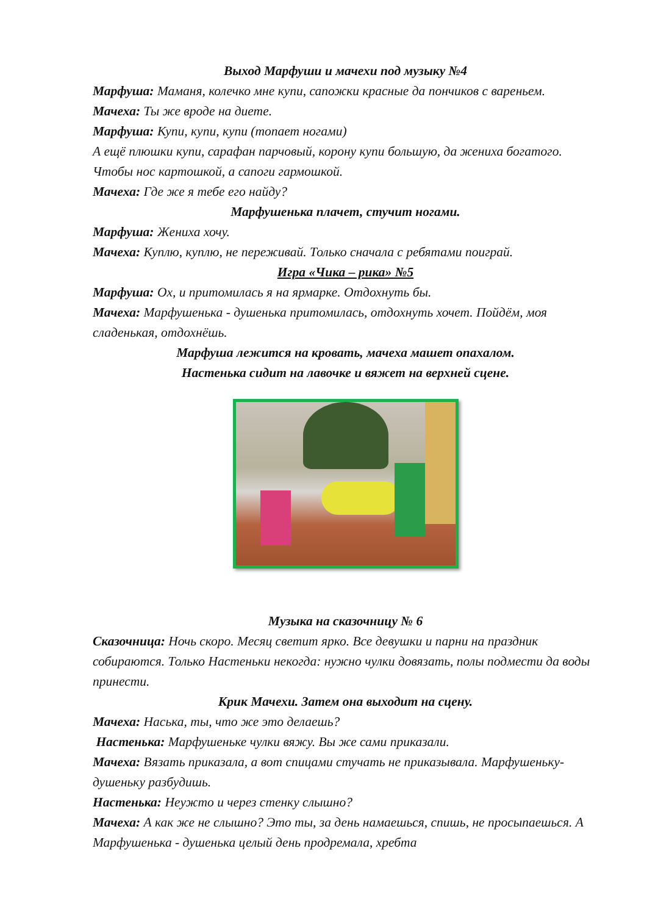Выход Марфуши и мачехи под музыку №4
Марфуша: Маманя, колечко мне купи, сапожки красные да пончиков с вареньем.
Мачеха: Ты же вроде на диете.
Марфуша: Купи, купи, купи (топает ногами)
А ещё плюшки купи, сарафан парчовый, корону купи большую, да жениха богатого. Чтобы нос картошкой, а сапоги гармошкой.
Мачеха: Где же я тебе его найду?
Марфушенька плачет, стучит ногами.
Марфуша: Жениха хочу.
Мачеха: Куплю, куплю, не переживай. Только сначала с ребятами поиграй.
Игра «Чика – рика» №5
Марфуша: Ох, и притомилась я на ярмарке. Отдохнуть бы.
Мачеха: Марфушенька - душенька притомилась, отдохнуть хочет. Пойдём, моя сладенькая, отдохнёшь.
Марфуша лежится на кровать, мачеха машет опахалом.
Настенька сидит на лавочке и вяжет на верхней сцене.
Музыка на сказочницу № 6
Сказочница: Ночь скоро. Месяц светит ярко. Все девушки и парни на праздник собираются. Только Настеньки некогда: нужно чулки довязать, полы подмести да воды принести.
Крик Мачехи. Затем она выходит на сцену.
Мачеха: Наська, ты, что же это делаешь?
Настенька: Марфушеньке чулки вяжу. Вы же сами приказали.
Мачеха: Вязать приказала, а вот спицами стучать не приказывала. Марфушеньку-душеньку разбудишь.
Настенька: Неужто и через стенку слышно?
Мачеха: А как же не слышно? Это ты, за день намаешься, спишь, не просыпаешься. А Марфушенька - душенька целый день продремала, хребта